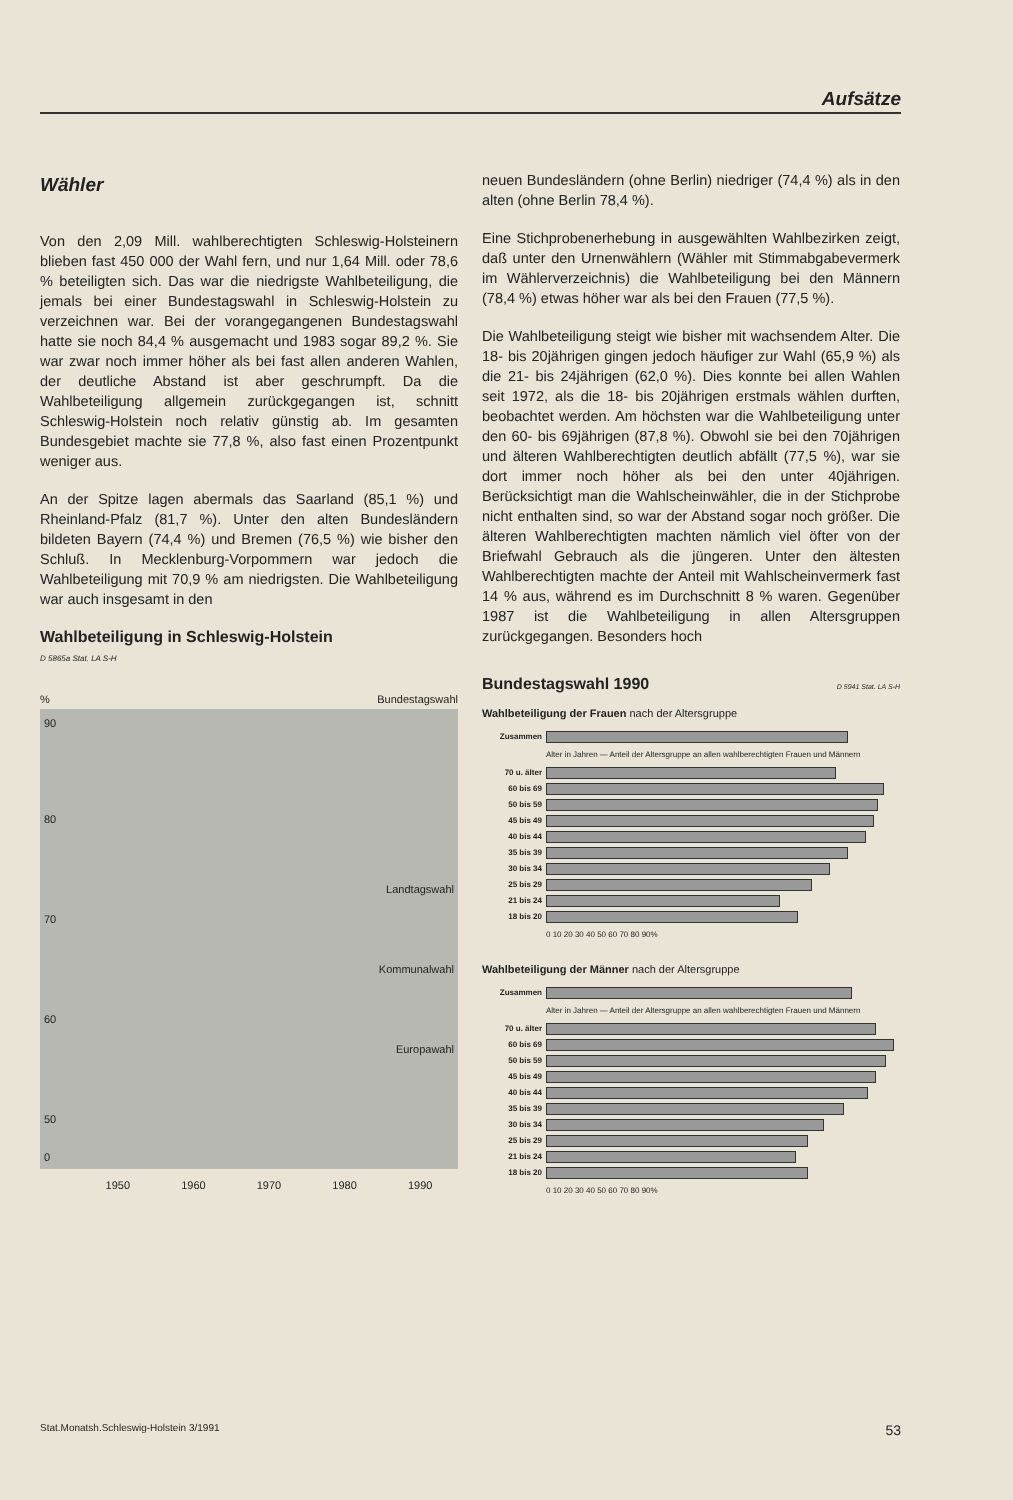Aufsätze
Wähler
Von den 2,09 Mill. wahlberechtigten Schleswig-Holsteinern blieben fast 450 000 der Wahl fern, und nur 1,64 Mill. oder 78,6 % beteiligten sich. Das war die niedrigste Wahlbeteiligung, die jemals bei einer Bundestagswahl in Schleswig-Holstein zu verzeichnen war. Bei der vorangegangenen Bundestagswahl hatte sie noch 84,4 % ausgemacht und 1983 sogar 89,2 %. Sie war zwar noch immer höher als bei fast allen anderen Wahlen, der deutliche Abstand ist aber geschrumpft. Da die Wahlbeteiligung allgemein zurückgegangen ist, schnitt Schleswig-Holstein noch relativ günstig ab. Im gesamten Bundesgebiet machte sie 77,8 %, also fast einen Prozentpunkt weniger aus.
An der Spitze lagen abermals das Saarland (85,1 %) und Rheinland-Pfalz (81,7 %). Unter den alten Bundesländern bildeten Bayern (74,4 %) und Bremen (76,5 %) wie bisher den Schluß. In Mecklenburg-Vorpommern war jedoch die Wahlbeteiligung mit 70,9 % am niedrigsten. Die Wahlbeteiligung war auch insgesamt in den
Wahlbeteiligung in Schleswig-Holstein
D 5865a Stat. LA S-H
% Bundestagswahl
90
Landtagswahl
Kommunalwahl
Europawahl
80
70
60
50
0
1950 1960 1970 1980 1990
neuen Bundesländern (ohne Berlin) niedriger (74,4 %) als in den alten (ohne Berlin 78,4 %).
Eine Stichprobenerhebung in ausgewählten Wahlbezirken zeigt, daß unter den Urnenwählern (Wähler mit Stimmabgabevermerk im Wählerverzeichnis) die Wahlbeteiligung bei den Männern (78,4 %) etwas höher war als bei den Frauen (77,5 %).
Die Wahlbeteiligung steigt wie bisher mit wachsendem Alter. Die 18- bis 20jährigen gingen jedoch häufiger zur Wahl (65,9 %) als die 21- bis 24jährigen (62,0 %). Dies konnte bei allen Wahlen seit 1972, als die 18- bis 20jährigen erstmals wählen durften, beobachtet werden. Am höchsten war die Wahlbeteiligung unter den 60- bis 69jährigen (87,8 %). Obwohl sie bei den 70jährigen und älteren Wahlberechtigten deutlich abfällt (77,5 %), war sie dort immer noch höher als bei den unter 40jährigen. Berücksichtigt man die Wahlscheinwähler, die in der Stichprobe nicht enthalten sind, so war der Abstand sogar noch größer. Die älteren Wahlberechtigten machten nämlich viel öfter von der Briefwahl Gebrauch als die jüngeren. Unter den ältesten Wahlberechtigten machte der Anteil mit Wahlscheinvermerk fast 14 % aus, während es im Durchschnitt 8 % waren. Gegenüber 1987 ist die Wahlbeteiligung in allen Altersgruppen zurückgegangen. Besonders hoch
Bundestagswahl 1990
D 5941 Stat. LA S-H
Wahlbeteiligung der Frauen nach der Altersgruppe
Zusammen
Alter in Jahren — Anteil der Altersgruppe an allen wahlberechtigten Frauen und Männern
70 u. älter
60 bis 69
50 bis 59
45 bis 49
40 bis 44
35 bis 39
30 bis 34
25 bis 29
21 bis 24
18 bis 20
0 10 20 30 40 50 60 70 80 90%
Wahlbeteiligung der Männer nach der Altersgruppe
Zusammen
Alter in Jahren — Anteil der Altersgruppe an allen wahlberechtigten Frauen und Männern
70 u. älter
60 bis 69
50 bis 59
45 bis 49
40 bis 44
35 bis 39
30 bis 34
25 bis 29
21 bis 24
18 bis 20
0 10 20 30 40 50 60 70 80 90%
Stat.Monatsh.Schleswig-Holstein 3/1991 53